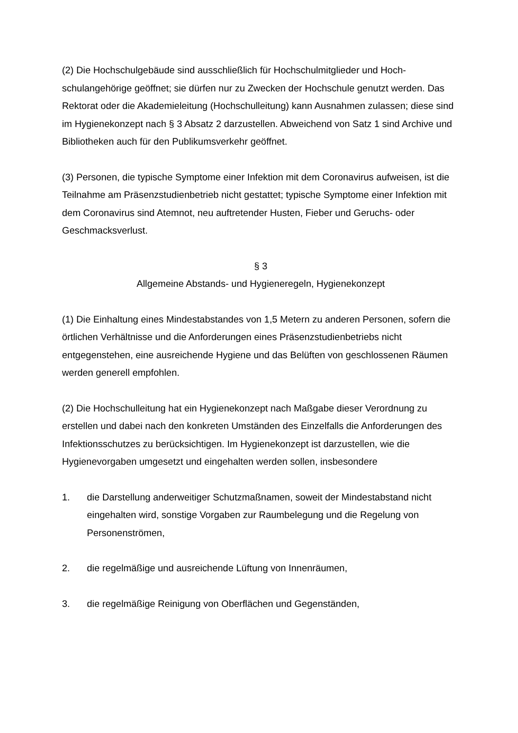(2) Die Hochschulgebäude sind ausschließlich für Hochschulmitglieder und Hoch­schulangehörige geöffnet; sie dürfen nur zu Zwecken der Hochschule genutzt wer­den. Das Rektorat oder die Akademieleitung (Hochschulleitung) kann Ausnahmen zulassen; diese sind im Hygienekonzept nach § 3 Absatz 2 darzustellen. Abweichend von Satz 1 sind Archive und Bibliotheken auch für den Publikumsverkehr geöffnet.
(3) Personen, die typische Symptome einer Infektion mit dem Coronavirus aufweisen, ist die Teilnahme am Präsenzstudienbetrieb nicht gestattet; typische Symptome einer Infektion mit dem Coronavirus sind Atemnot, neu auftretender Husten, Fieber und Geruchs- oder Geschmacksverlust.
§ 3
Allgemeine Abstands- und Hygieneregeln, Hygienekonzept
(1) Die Einhaltung eines Mindestabstandes von 1,5 Metern zu anderen Personen, sofern die örtlichen Verhältnisse und die Anforderungen eines Präsenzstudienbe­triebs nicht entgegenstehen, eine ausreichende Hygiene und das Belüften von ge­schlossenen Räumen werden generell empfohlen.
(2) Die Hochschulleitung hat ein Hygienekonzept nach Maßgabe dieser Verordnung zu erstellen und dabei nach den konkreten Umständen des Einzelfalls die Anforde­rungen des Infektionsschutzes zu berücksichtigen. Im Hygienekonzept ist darzustel­len, wie die Hygienevorgaben umgesetzt und eingehalten werden sollen, insbeson­dere
1. die Darstellung anderweitiger Schutzmaßnamen, soweit der Mindestabstand nicht eingehalten wird, sonstige Vorgaben zur Raumbelegung und die Regelung von Personenströmen,
2. die regelmäßige und ausreichende Lüftung von Innenräumen,
3. die regelmäßige Reinigung von Oberflächen und Gegenständen,